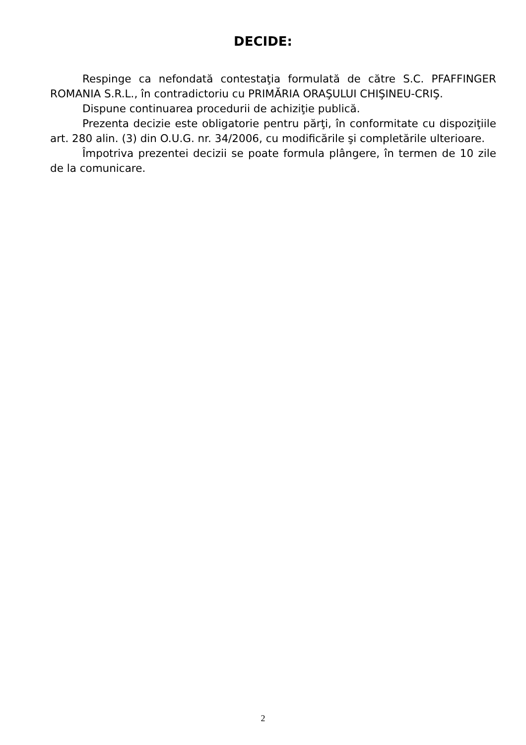DECIDE:
Respinge ca nefondată contestaţia formulată de către S.C. PFAFFINGER ROMANIA S.R.L., în contradictoriu cu PRIMĂRIA ORAŞULUI CHIŞINEU-CRIŞ.
Dispune continuarea procedurii de achiziţie publică.
Prezenta decizie este obligatorie pentru părţi, în conformitate cu dispoziţiile art. 280 alin. (3) din O.U.G. nr. 34/2006, cu modificările şi completările ulterioare.
Împotriva prezentei decizii se poate formula plângere, în termen de 10 zile de la comunicare.
2